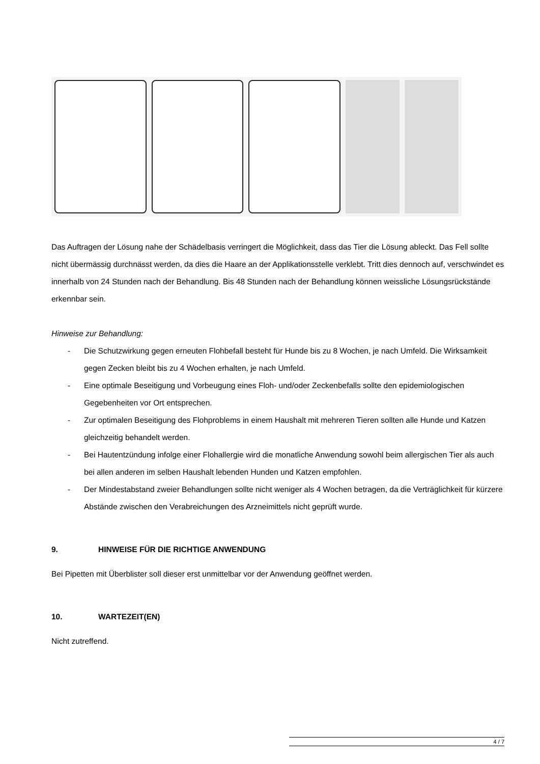Das Auftragen der Lösung nahe der Schädelbasis verringert die Möglichkeit, dass das Tier die Lösung ableckt. Das Fell sollte nicht übermässig durchnässt werden, da dies die Haare an der Applikationsstelle verklebt. Tritt dies dennoch auf, verschwindet es innerhalb von 24 Stunden nach der Behandlung. Bis 48 Stunden nach der Behandlung können weissliche Lösungsrückstände erkennbar sein.
Hinweise zur Behandlung:
- Die Schutzwirkung gegen erneuten Flohbefall besteht für Hunde bis zu 8 Wochen, je nach Umfeld. Die Wirksamkeit gegen Zecken bleibt bis zu 4 Wochen erhalten, je nach Umfeld.
- Eine optimale Beseitigung und Vorbeugung eines Floh- und/oder Zeckenbefalls sollte den epidemiologischen Gegebenheiten vor Ort entsprechen.
- Zur optimalen Beseitigung des Flohproblems in einem Haushalt mit mehreren Tieren sollten alle Hunde und Katzen gleichzeitig behandelt werden.
- Bei Hautentzündung infolge einer Flohallergie wird die monatliche Anwendung sowohl beim allergischen Tier als auch bei allen anderen im selben Haushalt lebenden Hunden und Katzen empfohlen.
- Der Mindestabstand zweier Behandlungen sollte nicht weniger als 4 Wochen betragen, da die Verträglichkeit für kürzere Abstände zwischen den Verabreichungen des Arzneimittels nicht geprüft wurde.
9. HINWEISE FÜR DIE RICHTIGE ANWENDUNG
Bei Pipetten mit Überblister soll dieser erst unmittelbar vor der Anwendung geöffnet werden.
10. WARTEZEIT(EN)
Nicht zutreffend.
4 / 7